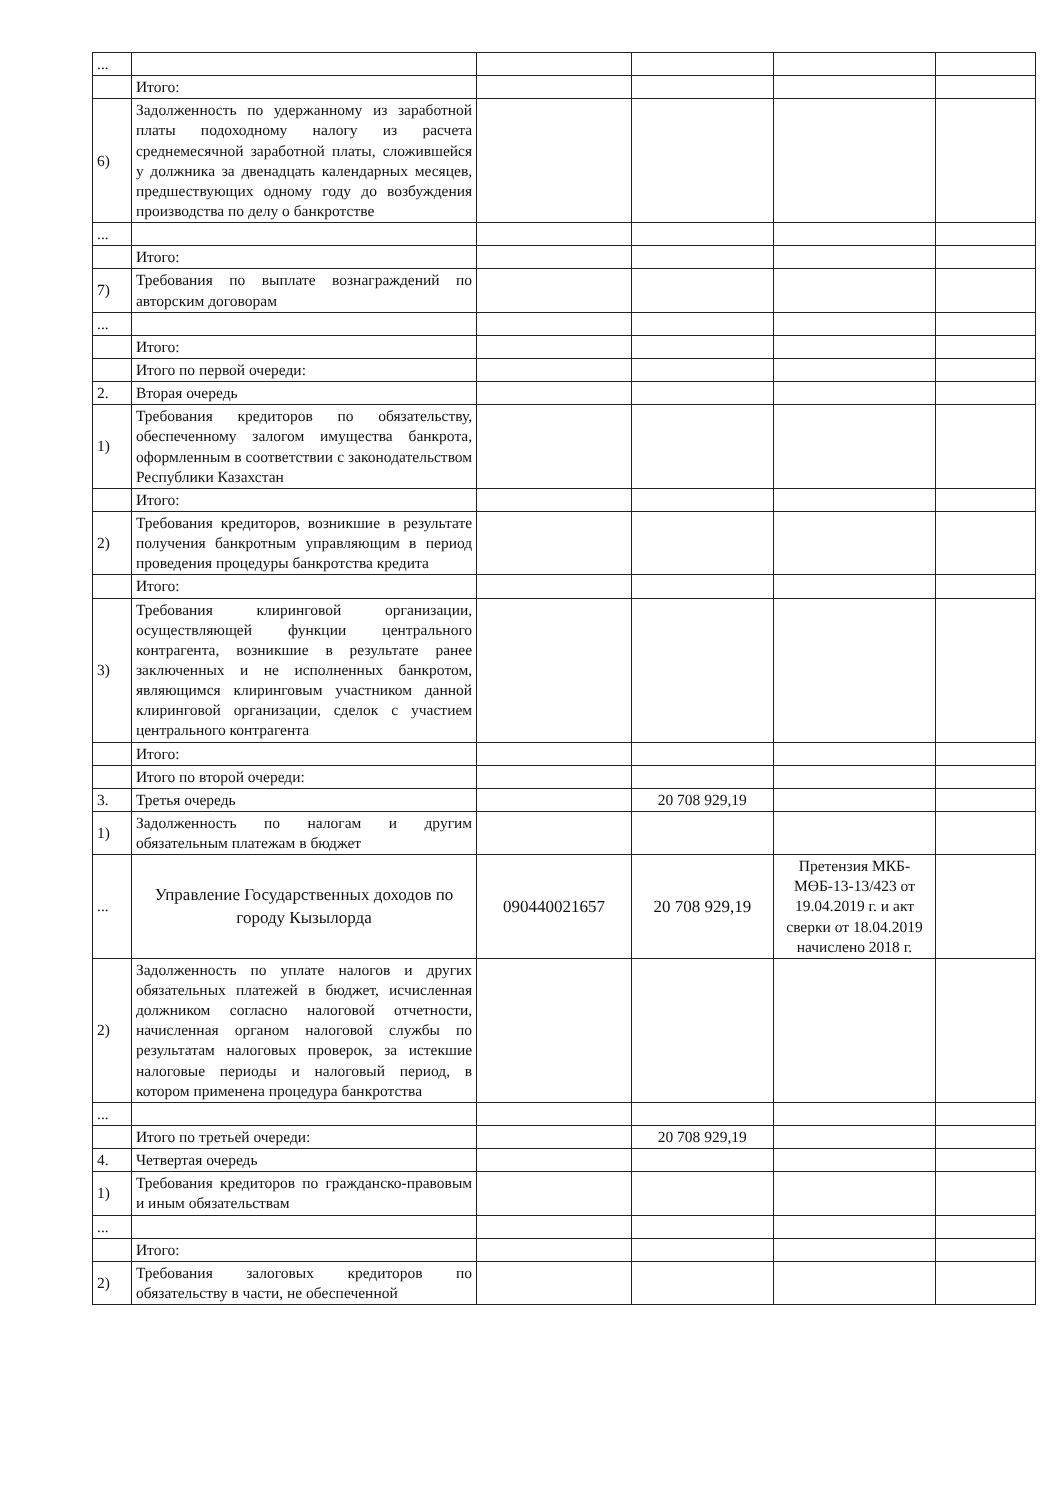| ... | | | | | |
| | Итого: | | | | |
| 6) | Задолженность по удержанному из заработной платы подоходному налогу из расчета среднемесячной заработной платы, сложившейся у должника за двенадцать календарных месяцев, предшествующих одному году до возбуждения производства по делу о банкротстве | | | | |
| ... | | | | | |
| | Итого: | | | | |
| 7) | Требования по выплате вознаграждений по авторским договорам | | | | |
| ... | | | | | |
| | Итого: | | | | |
| | Итого по первой очереди: | | | | |
| 2. | Вторая очередь | | | | |
| 1) | Требования кредиторов по обязательству, обеспеченному залогом имущества банкрота, оформленным в соответствии с законодательством Республики Казахстан | | | | |
| | Итого: | | | | |
| 2) | Требования кредиторов, возникшие в результате получения банкротным управляющим в период проведения процедуры банкротства кредита | | | | |
| | Итого: | | | | |
| 3) | Требования клиринговой организации, осуществляющей функции центрального контрагента, возникшие в результате ранее заключенных и не исполненных банкротом, являющимся клиринговым участником данной клиринговой организации, сделок с участием центрального контрагента | | | | |
| | Итого: | | | | |
| | Итого по второй очереди: | | | | |
| 3. | Третья очередь | | 20 708 929,19 | | |
| 1) | Задолженность по налогам и другим обязательным платежам в бюджет | | | | |
| ... | Управление Государственных доходов по городу Кызылорда | 090440021657 | 20 708 929,19 | Претензия МКБ-МӨБ-13-13/423 от 19.04.2019 г. и акт сверки от 18.04.2019 начислено 2018 г. | |
| 2) | Задолженность по уплате налогов и других обязательных платежей в бюджет, исчисленная должником согласно налоговой отчетности, начисленная органом налоговой службы по результатам налоговых проверок, за истекшие налоговые периоды и налоговый период, в котором применена процедура банкротства | | | | |
| ... | | | | | |
| | Итого по третьей очереди: | | 20 708 929,19 | | |
| 4. | Четвертая очередь | | | | |
| 1) | Требования кредиторов по гражданско-правовым и иным обязательствам | | | | |
| ... | | | | | |
| | Итого: | | | | |
| 2) | Требования залоговых кредиторов по обязательству в части, не обеспеченной | | | | |